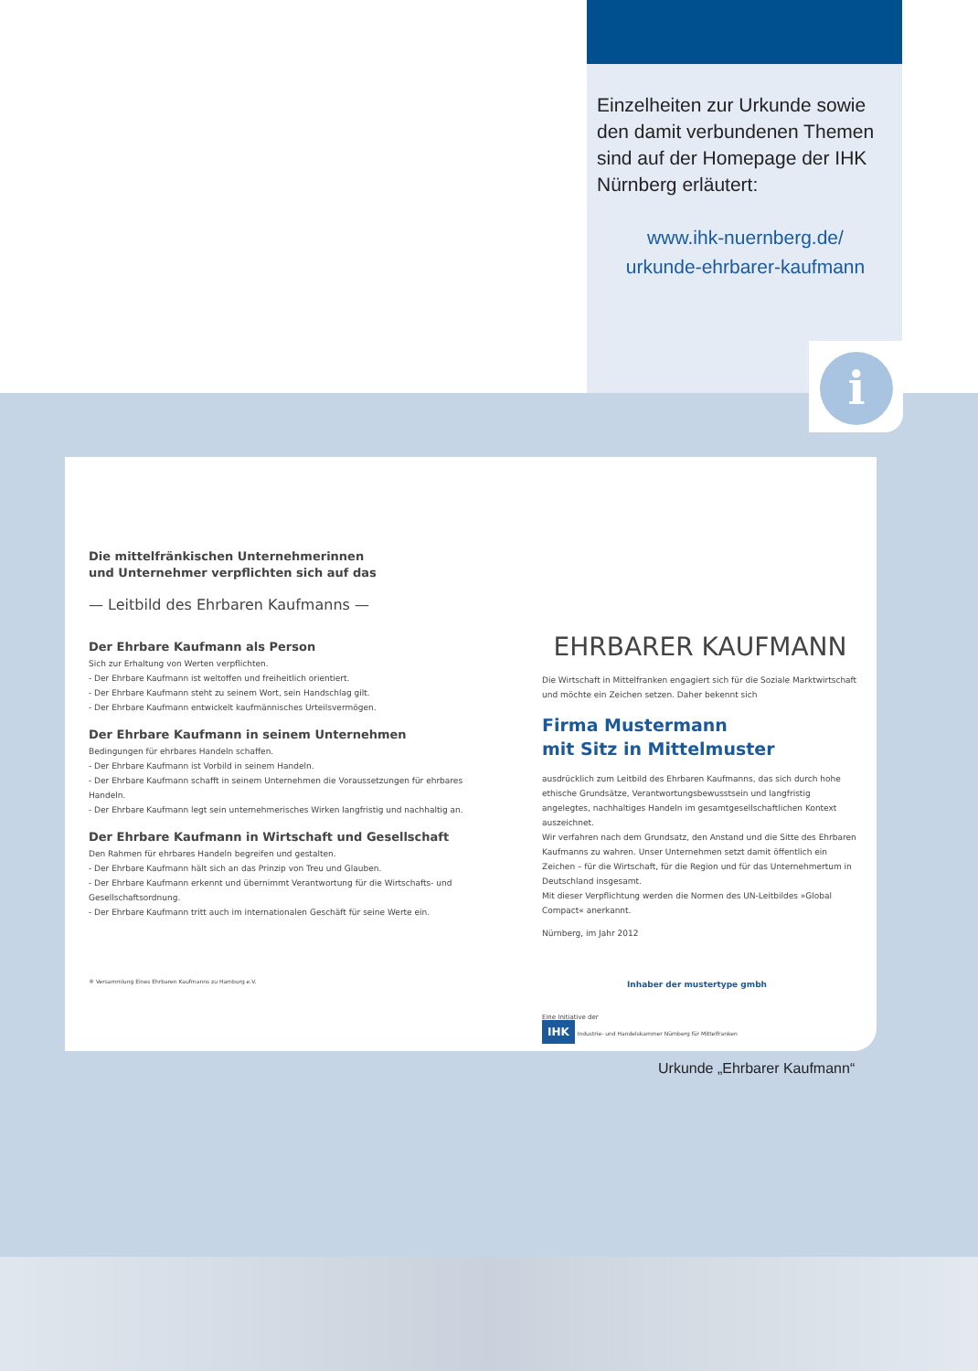Einzelheiten zur Urkunde sowie den damit verbundenen Themen sind auf der Homepage der IHK Nürnberg erläutert:
www.ihk-nuernberg.de/
urkunde-ehrbarer-kaufmann
i
Die mittelfränkischen Unternehmerinnen
und Unternehmer verpflichten sich auf das
— Leitbild des Ehrbaren Kaufmanns —
Der Ehrbare Kaufmann als Person
Sich zur Erhaltung von Werten verpflichten.
- Der Ehrbare Kaufmann ist weltoffen und freiheitlich orientiert.
- Der Ehrbare Kaufmann steht zu seinem Wort, sein Handschlag gilt.
- Der Ehrbare Kaufmann entwickelt kaufmännisches Urteilsvermögen.
Der Ehrbare Kaufmann in seinem Unternehmen
Bedingungen für ehrbares Handeln schaffen.
- Der Ehrbare Kaufmann ist Vorbild in seinem Handeln.
- Der Ehrbare Kaufmann schafft in seinem Unternehmen die Voraussetzungen für ehrbares Handeln.
- Der Ehrbare Kaufmann legt sein unternehmerisches Wirken langfristig und nachhaltig an.
Der Ehrbare Kaufmann in Wirtschaft und Gesellschaft
Den Rahmen für ehrbares Handeln begreifen und gestalten.
- Der Ehrbare Kaufmann hält sich an das Prinzip von Treu und Glauben.
- Der Ehrbare Kaufmann erkennt und übernimmt Verantwortung für die Wirtschafts- und Gesellschaftsordnung.
- Der Ehrbare Kaufmann tritt auch im internationalen Geschäft für seine Werte ein.
® Versammlung Eines Ehrbaren Kaufmanns zu Hamburg e.V.
EHRBARER KAUFMANN
Die Wirtschaft in Mittelfranken engagiert sich für die Soziale Marktwirtschaft und möchte ein Zeichen setzen. Daher bekennt sich
Firma Mustermann
mit Sitz in Mittelmuster
ausdrücklich zum Leitbild des Ehrbaren Kaufmanns, das sich durch hohe ethische Grundsätze, Verantwortungsbewusstsein und langfristig angelegtes, nachhaltiges Handeln im gesamtgesellschaftlichen Kontext auszeichnet.
Wir verfahren nach dem Grundsatz, den Anstand und die Sitte des Ehrbaren Kaufmanns zu wahren. Unser Unternehmen setzt damit öffentlich ein Zeichen – für die Wirtschaft, für die Region und für das Unternehmertum in Deutschland insgesamt.
Mit dieser Verpflichtung werden die Normen des UN-Leitbildes »Global Compact« anerkannt.
Nürnberg, im Jahr 2012
Inhaber der mustertype gmbh
Eine Initiative der
IHK Industrie- und Handelskammer Nürnberg für Mittelfranken
Urkunde „Ehrbarer Kaufmann“